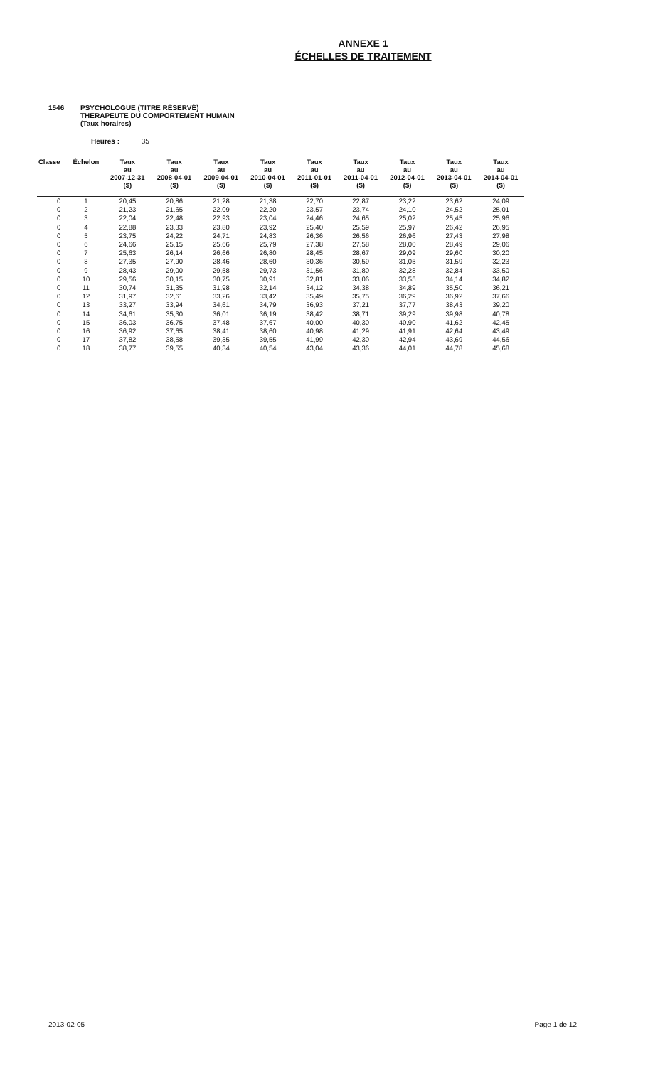ANNEXE 1
ÉCHELLES DE TRAITEMENT
1546 PSYCHOLOGUE (TITRE RÉSERVÉ)
THÉRAPEUTE DU COMPORTEMENT HUMAIN
(Taux horaires)
Heures : 35
| Classe | Échelon | Taux au 2007-12-31 ($) | Taux au 2008-04-01 ($) | Taux au 2009-04-01 ($) | Taux au 2010-04-01 ($) | Taux au 2011-01-01 ($) | Taux au 2011-04-01 ($) | Taux au 2012-04-01 ($) | Taux au 2013-04-01 ($) | Taux au 2014-04-01 ($) |
| --- | --- | --- | --- | --- | --- | --- | --- | --- | --- | --- |
| 0 | 1 | 20,45 | 20,86 | 21,28 | 21,38 | 22,70 | 22,87 | 23,22 | 23,62 | 24,09 |
| 0 | 2 | 21,23 | 21,65 | 22,09 | 22,20 | 23,57 | 23,74 | 24,10 | 24,52 | 25,01 |
| 0 | 3 | 22,04 | 22,48 | 22,93 | 23,04 | 24,46 | 24,65 | 25,02 | 25,45 | 25,96 |
| 0 | 4 | 22,88 | 23,33 | 23,80 | 23,92 | 25,40 | 25,59 | 25,97 | 26,42 | 26,95 |
| 0 | 5 | 23,75 | 24,22 | 24,71 | 24,83 | 26,36 | 26,56 | 26,96 | 27,43 | 27,98 |
| 0 | 6 | 24,66 | 25,15 | 25,66 | 25,79 | 27,38 | 27,58 | 28,00 | 28,49 | 29,06 |
| 0 | 7 | 25,63 | 26,14 | 26,66 | 26,80 | 28,45 | 28,67 | 29,09 | 29,60 | 30,20 |
| 0 | 8 | 27,35 | 27,90 | 28,46 | 28,60 | 30,36 | 30,59 | 31,05 | 31,59 | 32,23 |
| 0 | 9 | 28,43 | 29,00 | 29,58 | 29,73 | 31,56 | 31,80 | 32,28 | 32,84 | 33,50 |
| 0 | 10 | 29,56 | 30,15 | 30,75 | 30,91 | 32,81 | 33,06 | 33,55 | 34,14 | 34,82 |
| 0 | 11 | 30,74 | 31,35 | 31,98 | 32,14 | 34,12 | 34,38 | 34,89 | 35,50 | 36,21 |
| 0 | 12 | 31,97 | 32,61 | 33,26 | 33,42 | 35,49 | 35,75 | 36,29 | 36,92 | 37,66 |
| 0 | 13 | 33,27 | 33,94 | 34,61 | 34,79 | 36,93 | 37,21 | 37,77 | 38,43 | 39,20 |
| 0 | 14 | 34,61 | 35,30 | 36,01 | 36,19 | 38,42 | 38,71 | 39,29 | 39,98 | 40,78 |
| 0 | 15 | 36,03 | 36,75 | 37,48 | 37,67 | 40,00 | 40,30 | 40,90 | 41,62 | 42,45 |
| 0 | 16 | 36,92 | 37,65 | 38,41 | 38,60 | 40,98 | 41,29 | 41,91 | 42,64 | 43,49 |
| 0 | 17 | 37,82 | 38,58 | 39,35 | 39,55 | 41,99 | 42,30 | 42,94 | 43,69 | 44,56 |
| 0 | 18 | 38,77 | 39,55 | 40,34 | 40,54 | 43,04 | 43,36 | 44,01 | 44,78 | 45,68 |
2013-02-05 Page 1 de 12